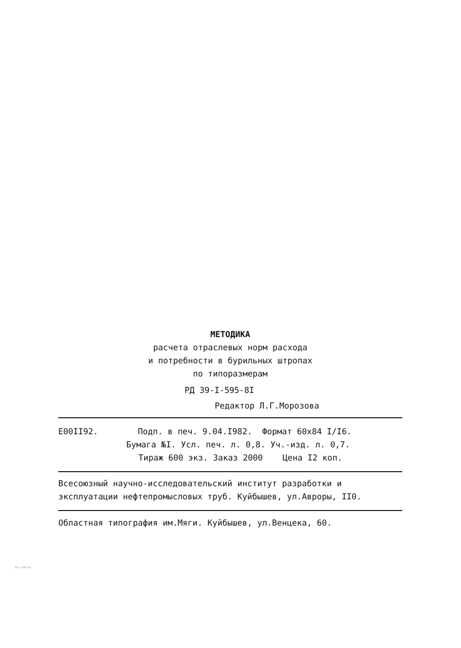МЕТОДИКА
расчета отраслевых норм расхода
и потребности в бурильных штропах
по типоразмерам
РД 39-I-595-8I
Редактор Л.Г.Морозова
Е00II92. Подп. в печ. 9.04.I982. Формат 60х84 I/I6.
Бумага №I. Усл. печ. л. 0,8. Уч.-изд. л. 0,7.
Тираж 600 экз. Заказ 2000 Цена I2 коп.
Всесоюзный научно-исследовательский институт разработки и эксплуатации нефтепромысловых труб. Куйбышев, ул.Авроры, II0.
Областная типография им.Мяги. Куйбышев, ул.Венцека, 60.
39-1-595-81